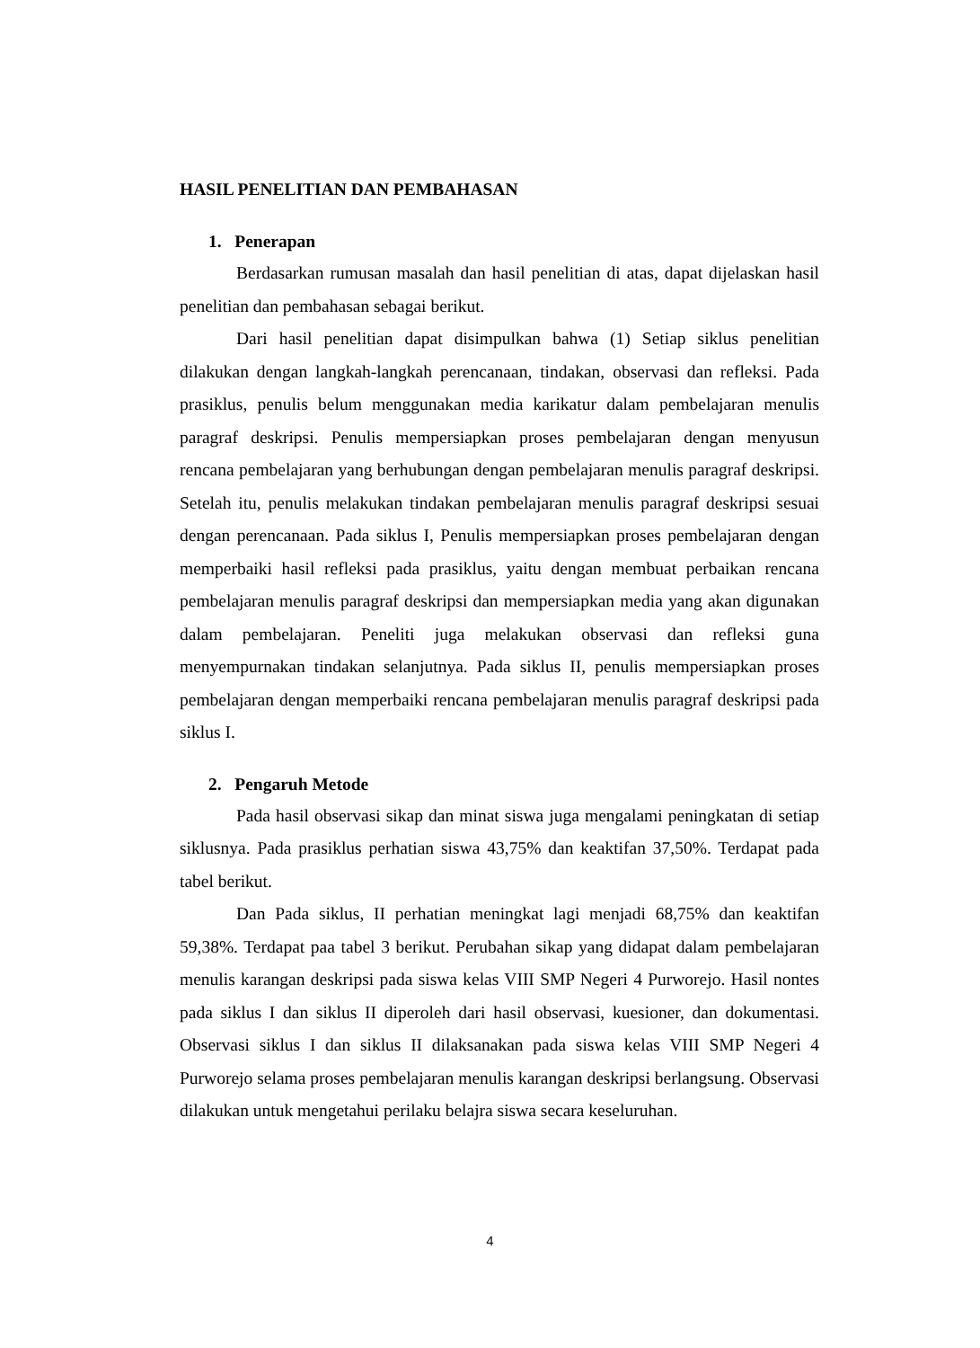HASIL PENELITIAN DAN PEMBAHASAN
1. Penerapan
Berdasarkan rumusan masalah dan hasil penelitian di atas, dapat dijelaskan hasil penelitian dan pembahasan sebagai berikut.
Dari hasil penelitian dapat disimpulkan bahwa (1) Setiap siklus penelitian dilakukan dengan langkah-langkah perencanaan, tindakan, observasi dan refleksi. Pada prasiklus, penulis belum menggunakan media karikatur dalam pembelajaran menulis paragraf deskripsi. Penulis mempersiapkan proses pembelajaran dengan menyusun rencana pembelajaran yang berhubungan dengan pembelajaran menulis paragraf deskripsi. Setelah itu, penulis melakukan tindakan pembelajaran menulis paragraf deskripsi sesuai dengan perencanaan. Pada siklus I, Penulis mempersiapkan proses pembelajaran dengan memperbaiki hasil refleksi pada prasiklus, yaitu dengan membuat perbaikan rencana pembelajaran menulis paragraf deskripsi dan mempersiapkan media yang akan digunakan dalam pembelajaran. Peneliti juga melakukan observasi dan refleksi guna menyempurnakan tindakan selanjutnya. Pada siklus II, penulis mempersiapkan proses pembelajaran dengan memperbaiki rencana pembelajaran menulis paragraf deskripsi pada siklus I.
2. Pengaruh Metode
Pada hasil observasi sikap dan minat siswa juga mengalami peningkatan di setiap siklusnya. Pada prasiklus perhatian siswa 43,75% dan keaktifan 37,50%. Terdapat pada tabel berikut.
Dan Pada siklus, II perhatian meningkat lagi menjadi 68,75% dan keaktifan 59,38%. Terdapat paa tabel 3 berikut. Perubahan sikap yang didapat dalam pembelajaran menulis karangan deskripsi pada siswa kelas VIII SMP Negeri 4 Purworejo. Hasil nontes pada siklus I dan siklus II diperoleh dari hasil observasi, kuesioner, dan dokumentasi. Observasi siklus I dan siklus II dilaksanakan pada siswa kelas VIII SMP Negeri 4 Purworejo selama proses pembelajaran menulis karangan deskripsi berlangsung. Observasi dilakukan untuk mengetahui perilaku belajra siswa secara keseluruhan.
4